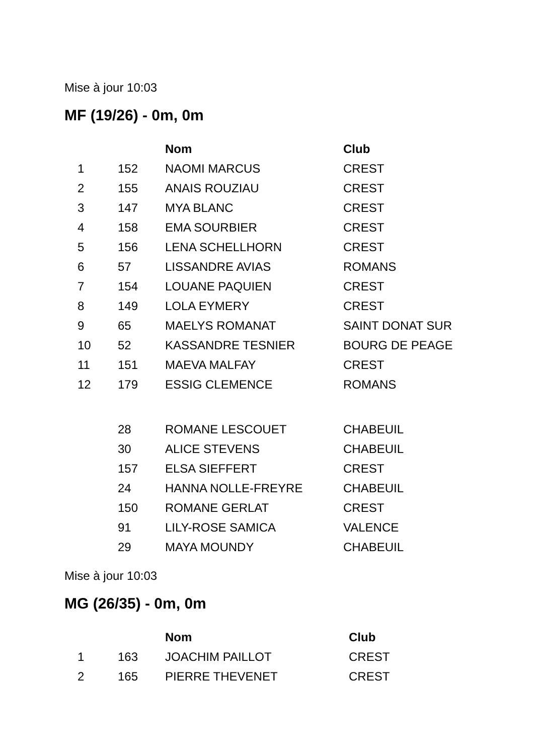Mise à jour 10:03
MF (19/26) - 0m, 0m
| | | Nom | Club |
| --- | --- | --- | --- |
| 1 | 152 | NAOMI MARCUS | CREST |
| 2 | 155 | ANAIS ROUZIAU | CREST |
| 3 | 147 | MYA BLANC | CREST |
| 4 | 158 | EMA SOURBIER | CREST |
| 5 | 156 | LENA SCHELLHORN | CREST |
| 6 | 57 | LISSANDRE AVIAS | ROMANS |
| 7 | 154 | LOUANE PAQUIEN | CREST |
| 8 | 149 | LOLA EYMERY | CREST |
| 9 | 65 | MAELYS ROMANAT | SAINT DONAT SUR |
| 10 | 52 | KASSANDRE TESNIER | BOURG DE PEAGE |
| 11 | 151 | MAEVA MALFAY | CREST |
| 12 | 179 | ESSIG CLEMENCE | ROMANS |
| | 28 | ROMANE LESCOUET | CHABEUIL |
| | 30 | ALICE STEVENS | CHABEUIL |
| | 157 | ELSA SIEFFERT | CREST |
| | 24 | HANNA NOLLE-FREYRE | CHABEUIL |
| | 150 | ROMANE GERLAT | CREST |
| | 91 | LILY-ROSE SAMICA | VALENCE |
| | 29 | MAYA MOUNDY | CHABEUIL |
Mise à jour 10:03
MG (26/35) - 0m, 0m
| | | Nom | Club |
| --- | --- | --- | --- |
| 1 | 163 | JOACHIM PAILLOT | CREST |
| 2 | 165 | PIERRE THEVENET | CREST |